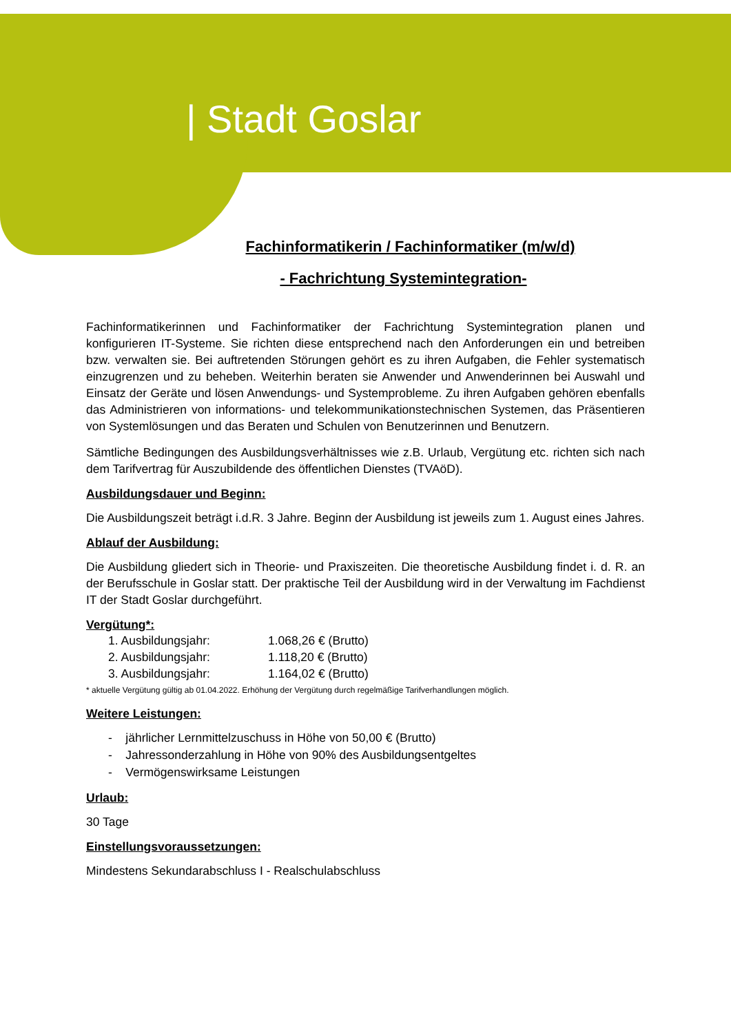| Stadt Goslar
Fachinformatikerin / Fachinformatiker (m/w/d)
- Fachrichtung Systemintegration-
Fachinformatikerinnen und Fachinformatiker der Fachrichtung Systemintegration planen und konfigurieren IT-Systeme. Sie richten diese entsprechend nach den Anforderungen ein und betreiben bzw. verwalten sie. Bei auftretenden Störungen gehört es zu ihren Aufgaben, die Fehler systematisch einzugrenzen und zu beheben. Weiterhin beraten sie Anwender und Anwenderinnen bei Auswahl und Einsatz der Geräte und lösen Anwendungs- und Systemprobleme. Zu ihren Aufgaben gehören ebenfalls das Administrieren von informations- und telekommunikationstechnischen Systemen, das Präsentieren von Systemlösungen und das Beraten und Schulen von Benutzerinnen und Benutzern.
Sämtliche Bedingungen des Ausbildungsverhältnisses wie z.B. Urlaub, Vergütung etc. richten sich nach dem Tarifvertrag für Auszubildende des öffentlichen Dienstes (TVAöD).
Ausbildungsdauer und Beginn:
Die Ausbildungszeit beträgt i.d.R. 3 Jahre. Beginn der Ausbildung ist jeweils zum 1. August eines Jahres.
Ablauf der Ausbildung:
Die Ausbildung gliedert sich in Theorie- und Praxiszeiten. Die theoretische Ausbildung findet i. d. R. an der Berufsschule in Goslar statt. Der praktische Teil der Ausbildung wird in der Verwaltung im Fachdienst IT der Stadt Goslar durchgeführt.
Vergütung*:
1. Ausbildungsjahr: 1.068,26 € (Brutto)
2. Ausbildungsjahr: 1.118,20 € (Brutto)
3. Ausbildungsjahr: 1.164,02 € (Brutto)
* aktuelle Vergütung gültig ab 01.04.2022. Erhöhung der Vergütung durch regelmäßige Tarifverhandlungen möglich.
Weitere Leistungen:
- jährlicher Lernmittelzuschuss in Höhe von 50,00 € (Brutto)
- Jahressonderzahlung in Höhe von 90% des Ausbildungsentgeltes
- Vermögenswirksame Leistungen
Urlaub:
30 Tage
Einstellungsvoraussetzungen:
Mindestens Sekundarabschluss I - Realschulabschluss